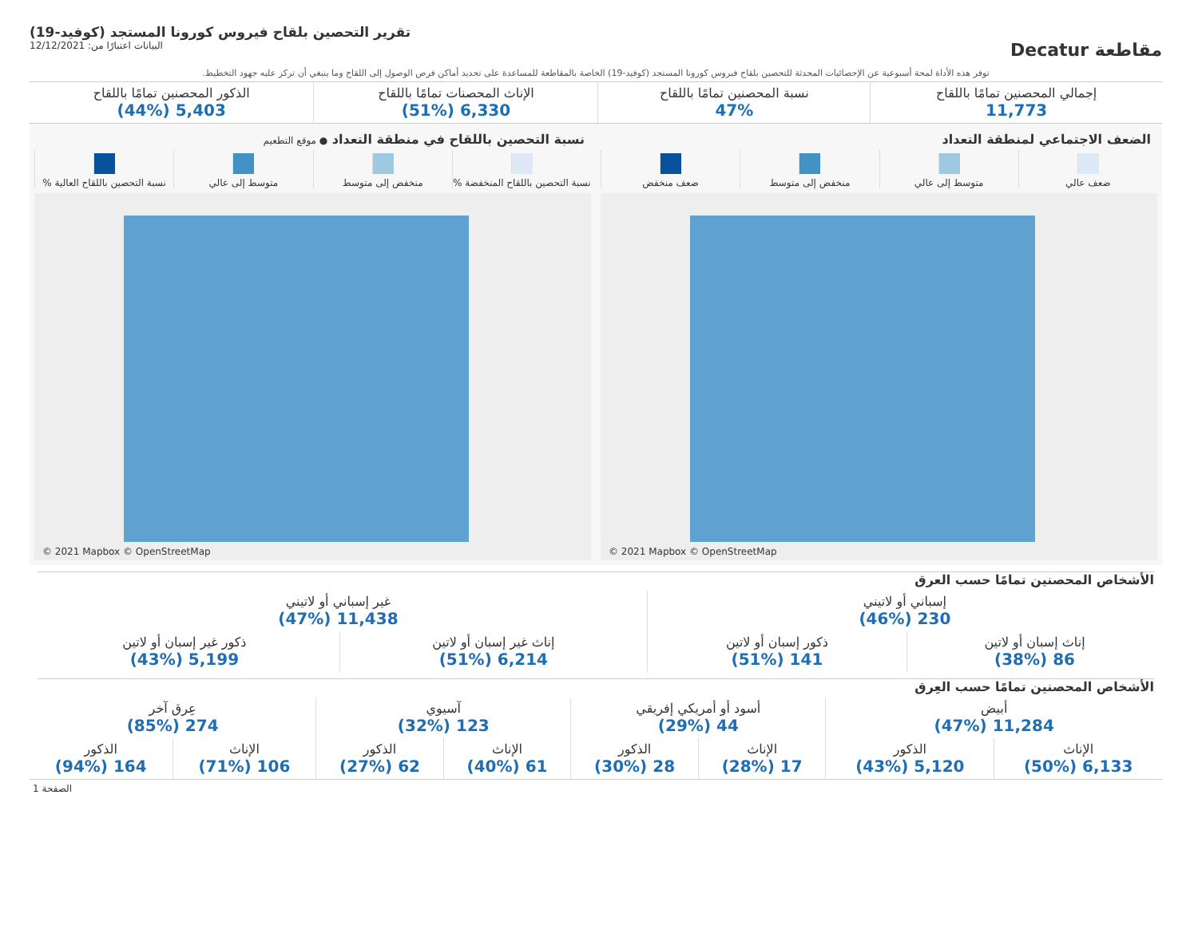مقاطعة Decatur
تقرير التحصين بلقاح فيروس كورونا المستجد (كوفيد-19)
البيانات اعتبارًا من: 12/12/2021
توفر هذه الأداة لمحة أسبوعية عن الإحصائيات المحدثة للتحصين بلقاح فيروس كورونا المستجد (كوفيد-19) الخاصة بالمقاطعة للمساعدة على تحديد أماكن فرص الوصول إلى اللقاح وما ينبغي أن تركز عليه جهود التخطيط.
| إجمالي المحصنين تمامًا باللقاح 11,773 | نسبة المحصنين تمامًا باللقاح 47% | الإناث المحصنات تمامًا باللقاح 6,330 (51%) | الذكور المحصنين تمامًا باللقاح 5,403 (44%) |
الضعف الاجتماعي لمنطقة التعداد
ضعف عالي متوسط إلى عالي منخفض إلى متوسط ضعف منخفض
© 2021 Mapbox © OpenStreetMap
نسبة التحصين باللقاح في منطقة التعداد ● موقع التطعيم
نسبة التحصين باللقاح المنخفضة %
منخفض إلى متوسط متوسط إلى عالي نسبة التحصين باللقاح العالية %
© 2021 Mapbox © OpenStreetMap
الأشخاص المحصنين تمامًا حسب العرق
| إسباني أو لاتيني 230 (46%) | | غير إسباني أو لاتيني 11,438 (47%) | |
| إناث إسبان أو لاتين 86 (38%) | ذكور إسبان أو لاتين 141 (51%) | إناث غير إسبان أو لاتين 6,214 (51%) | ذكور غير إسبان أو لاتين 5,199 (43%) |
الأشخاص المحصنين تمامًا حسب العِرق
| أبيض 11,284 (47%) | | أسود أو أمريكي إفريقي 44 (29%) | | آسيوي 123 (32%) | | عِرق آخر 274 (85%) | |
| الإناث 6,133 (50%) | الذكور 5,120 (43%) | الإناث 17 (28%) | الذكور 28 (30%) | الإناث 61 (40%) | الذكور 62 (27%) | الإناث 106 (71%) | الذكور 164 (94%) |
الصفحة 1